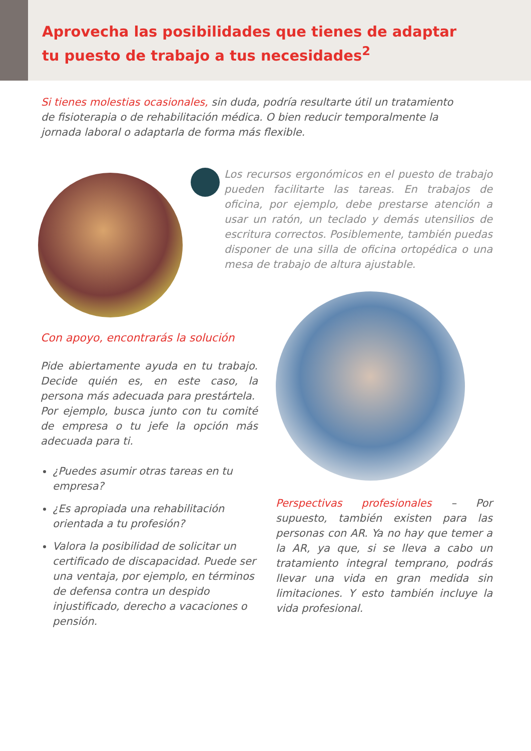Aprovecha las posibilidades que tienes de adaptar
tu puesto de trabajo a tus necesidades<sup>2</sup>
Si tienes molestias ocasionales, sin duda, podría resultarte útil un tratamiento de fisioterapia o de rehabilitación médica. O bien reducir temporalmente la jornada laboral o adaptarla de forma más flexible.
Los recursos ergonómicos en el puesto de trabajo pueden facilitarte las tareas. En trabajos de oficina, por ejemplo, debe prestarse atención a usar un ratón, un teclado y demás utensilios de escritura correctos. Posiblemente, también puedas disponer de una silla de oficina ortopédica o una mesa de trabajo de altura ajustable.
Con apoyo, encontrarás la solución
Pide abiertamente ayuda en tu trabajo. Decide quién es, en este caso, la persona más adecuada para prestártela.
Por ejemplo, busca junto con tu comité de empresa o tu jefe la opción más adecuada para ti.
¿Puedes asumir otras tareas en tu empresa?
¿Es apropiada una rehabilitación orientada a tu profesión?
Valora la posibilidad de solicitar un certificado de discapacidad. Puede ser una ventaja, por ejemplo, en términos de defensa contra un despido injustificado, derecho a vacaciones o pensión.
Perspectivas profesionales – Por supuesto, también existen para las personas con AR. Ya no hay que temer a la AR, ya que, si se lleva a cabo un tratamiento integral temprano, podrás llevar una vida en gran medida sin limitaciones. Y esto también incluye la vida profesional.